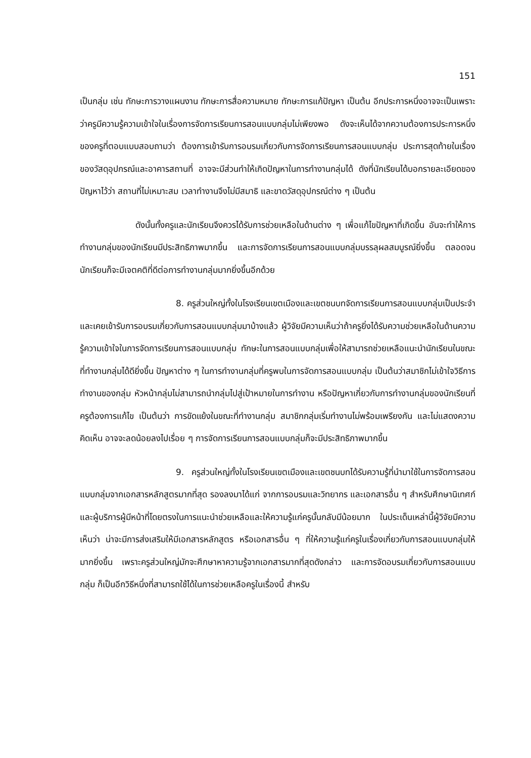151
เป็นกลุ่ม เช่น ทักษะการวางแผนงาน ทักษะการสื่อความหมาย ทักษะการแก้ปัญหา เป็นต้น อีกประการหนึ่งอาจจะเป็นเพราะว่าครูมีความรู้ความเข้าใจในเรื่องการจัดการเรียนการสอนแบบกลุ่มไม่เพียงพอ ดังจะเห็นได้จากความต้องการประการหนึ่งของครูที่ตอบแบบสอบถามว่า ต้องการเข้ารับการอบรมเกี่ยวกับการจัดการเรียนการสอนแบบกลุ่ม ประการสุดท้ายในเรื่องของวัสดุอุปกรณ์และอาคารสถานที่ อาจจะมีส่วนทำให้เกิดปัญหาในการทำงานกลุ่มได้ ดังที่นักเรียนได้บอกรายละเอียดของปัญหาไว้ว่า สถานที่ไม่เหมาะสม เวลาทำงานจึงไม่มีสมาธิ และขาดวัสดุอุปกรณ์ต่าง ๆ เป็นต้น
ดังนั้นทั้งครูและนักเรียนจึงควรได้รับการช่วยเหลือในด้านต่าง ๆ เพื่อแก้ไขปัญหาที่เกิดขึ้น อันจะทำให้การทำงานกลุ่มของนักเรียนมีประสิทธิภาพมากขึ้น และการจัดการเรียนการสอนแบบกลุ่มบรรลุผลสมบูรณ์ยิ่งขึ้น ตลอดจนนักเรียนก็จะมีเจตคติที่ดีต่อการทำงานกลุ่มมากยิ่งขึ้นอีกด้วย
8. ครูส่วนใหญ่ทั้งในโรงเรียนเขตเมืองและเขตชนบทจัดการเรียนการสอนแบบกลุ่มเป็นประจำ และเคยเข้ารับการอบรมเกี่ยวกับการสอนแบบกลุ่มมาบ้างแล้ว ผู้วิจัยมีความเห็นว่าถ้าครูยิ่งได้รับความช่วยเหลือในด้านความรู้ความเข้าใจในการจัดการเรียนการสอนแบบกลุ่ม ทักษะในการสอนแบบกลุ่มเพื่อให้สามารถช่วยเหลือแนะนำนักเรียนในขณะที่ทำงานกลุ่มได้ดียิ่งขึ้น ปัญหาต่าง ๆ ในการทำงานกลุ่มที่ครูพบในการจัดการสอนแบบกลุ่ม เป็นต้นว่าสมาชิกไม่เข้าใจวิธีการทำงานของกลุ่ม หัวหน้ากลุ่มไม่สามารถนำกลุ่มไปสู่เป้าหมายในการทำงาน หรือปัญหาเกี่ยวกับการทำงานกลุ่มของนักเรียนที่ครูต้องการแก้ไข เป็นต้นว่า การขัดแย้งในขณะที่ทำงานกลุ่ม สมาชิกกลุ่มเริ่มทำงานไม่พร้อมเพรียงกัน และไม่แสดงความคิดเห็น อาจจะลดน้อยลงไปเรื่อย ๆ การจัดการเรียนการสอนแบบกลุ่มก็จะมีประสิทธิภาพมากขึ้น
9. ครูส่วนใหญ่ทั้งในโรงเรียนเขตเมืองและเขตชนบทได้รับความรู้ที่นำมาใช้ในการจัดการสอนแบบกลุ่มจากเอกสารหลักสูตรมากที่สุด รองลงมาได้แก่ จากการอบรมและวิทยากร และเอกสารอื่น ๆ สำหรับศึกษานิเทศก์และผู้บริการผู้มีหน้าที่โดยตรงในการแนะนำช่วยเหลือและให้ความรู้แก่ครูนั้นกลับมีน้อยมาก ในประเด็นเหล่านี้ผู้วิจัยมีความเห็นว่า น่าจะมีการส่งเสริมให้มีเอกสารหลักสูตร หรือเอกสารอื่น ๆ ที่ให้ความรู้แก่ครูในเรื่องเกี่ยวกับการสอนแบบกลุ่มให้มากยิ่งขึ้น เพราะครูส่วนใหญ่มักจะศึกษาหาความรู้จากเอกสารมากที่สุดดังกล่าว และการจัดอบรมเกี่ยวกับการสอนแบบกลุ่ม ก็เป็นอีกวิธีหนึ่งที่สามารถใช้ได้ในการช่วยเหลือครูในเรื่องนี้ สำหรับ